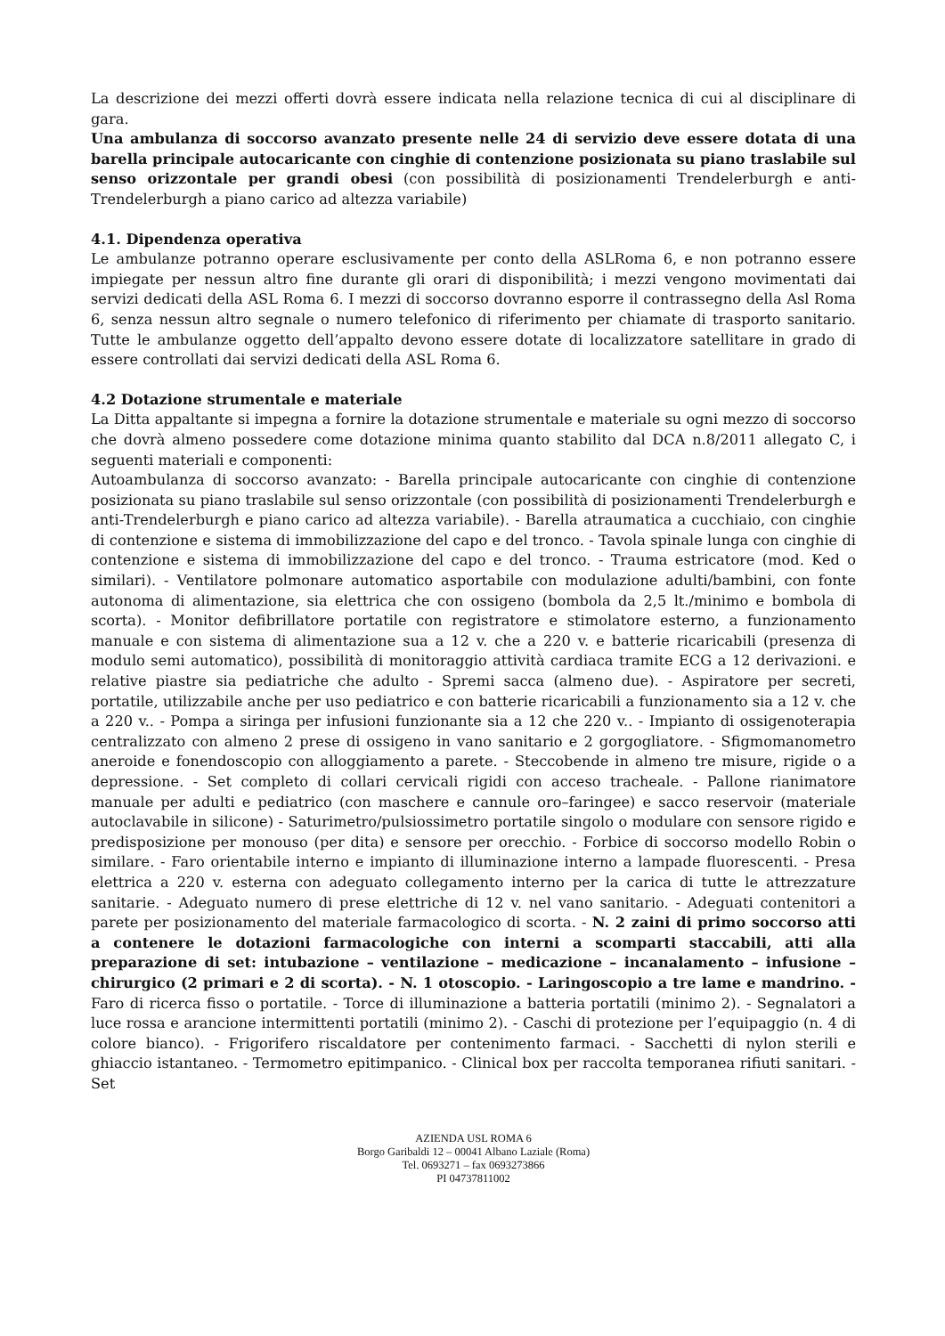La descrizione dei mezzi offerti dovrà essere indicata nella relazione tecnica di cui al disciplinare di gara.
Una ambulanza di soccorso avanzato presente nelle 24 di servizio deve essere dotata di una barella principale autocaricante con cinghie di contenzione posizionata su piano traslabile sul senso orizzontale per grandi obesi (con possibilità di posizionamenti Trendelerburgh e anti-Trendelerburgh a piano carico ad altezza variabile)
4.1. Dipendenza operativa
Le ambulanze potranno operare esclusivamente per conto della ASLRoma 6, e non potranno essere impiegate per nessun altro fine durante gli orari di disponibilità; i mezzi vengono movimentati dai servizi dedicati della ASL Roma 6. I mezzi di soccorso dovranno esporre il contrassegno della Asl Roma 6, senza nessun altro segnale o numero telefonico di riferimento per chiamate di trasporto sanitario. Tutte le ambulanze oggetto dell’appalto devono essere dotate di localizzatore satellitare in grado di essere controllati dai servizi dedicati della ASL Roma 6.
4.2 Dotazione strumentale e materiale
La Ditta appaltante si impegna a fornire la dotazione strumentale e materiale su ogni mezzo di soccorso che dovrà almeno possedere come dotazione minima quanto stabilito dal DCA n.8/2011 allegato C, i seguenti materiali e componenti:
Autoambulanza di soccorso avanzato: - Barella principale autocaricante con cinghie di contenzione posizionata su piano traslabile sul senso orizzontale (con possibilità di posizionamenti Trendelerburgh e anti-Trendelerburgh e piano carico ad altezza variabile). - Barella atraumatica a cucchiaio, con cinghie di contenzione e sistema di immobilizzazione del capo e del tronco. - Tavola spinale lunga con cinghie di contenzione e sistema di immobilizzazione del capo e del tronco. - Trauma estricatore (mod. Ked o similari). - Ventilatore polmonare automatico asportabile con modulazione adulti/bambini, con fonte autonoma di alimentazione, sia elettrica che con ossigeno (bombola da 2,5 lt./minimo e bombola di scorta). - Monitor defibrillatore portatile con registratore e stimolatore esterno, a funzionamento manuale e con sistema di alimentazione sua a 12 v. che a 220 v. e batterie ricaricabili (presenza di modulo semi automatico), possibilità di monitoraggio attività cardiaca tramite ECG a 12 derivazioni. e relative piastre sia pediatriche che adulto - Spremi sacca (almeno due). - Aspiratore per secreti, portatile, utilizzabile anche per uso pediatrico e con batterie ricaricabili a funzionamento sia a 12 v. che a 220 v.. - Pompa a siringa per infusioni funzionante sia a 12 che 220 v.. - Impianto di ossigenoterapia centralizzato con almeno 2 prese di ossigeno in vano sanitario e 2 gorgogliatore. - Sfigmomanometro aneroide e fonendoscopio con alloggiamento a parete. - Steccobende in almeno tre misure, rigide o a depressione. - Set completo di collari cervicali rigidi con acceso tracheale. - Pallone rianimatore manuale per adulti e pediatrico (con maschere e cannule oro–faringee) e sacco reservoir (materiale autoclavabile in silicone) - Saturimetro/pulsiossimetro portatile singolo o modulare con sensore rigido e predisposizione per monouso (per dita) e sensore per orecchio. - Forbice di soccorso modello Robin o similare. - Faro orientabile interno e impianto di illuminazione interno a lampade fluorescenti. - Presa elettrica a 220 v. esterna con adeguato collegamento interno per la carica di tutte le attrezzature sanitarie. - Adeguato numero di prese elettriche di 12 v. nel vano sanitario. - Adeguati contenitori a parete per posizionamento del materiale farmacologico di scorta. - N. 2 zaini di primo soccorso atti a contenere le dotazioni farmacologiche con interni a scomparti staccabili, atti alla preparazione di set: intubazione – ventilazione – medicazione – incanalamento – infusione – chirurgico (2 primari e 2 di scorta). - N. 1 otoscopio. - Laringoscopio a tre lame e mandrino. - Faro di ricerca fisso o portatile. - Torce di illuminazione a batteria portatili (minimo 2). - Segnalatori a luce rossa e arancione intermittenti portatili (minimo 2). - Caschi di protezione per l’equipaggio (n. 4 di colore bianco). - Frigorifero riscaldatore per contenimento farmaci. - Sacchetti di nylon sterili e ghiaccio istantaneo. - Termometro epitimpanico. - Clinical box per raccolta temporanea rifiuti sanitari. - Set
AZIENDA USL ROMA 6
Borgo Garibaldi 12 – 00041 Albano Laziale (Roma)
Tel. 0693271 – fax 0693273866
PI 04737811002